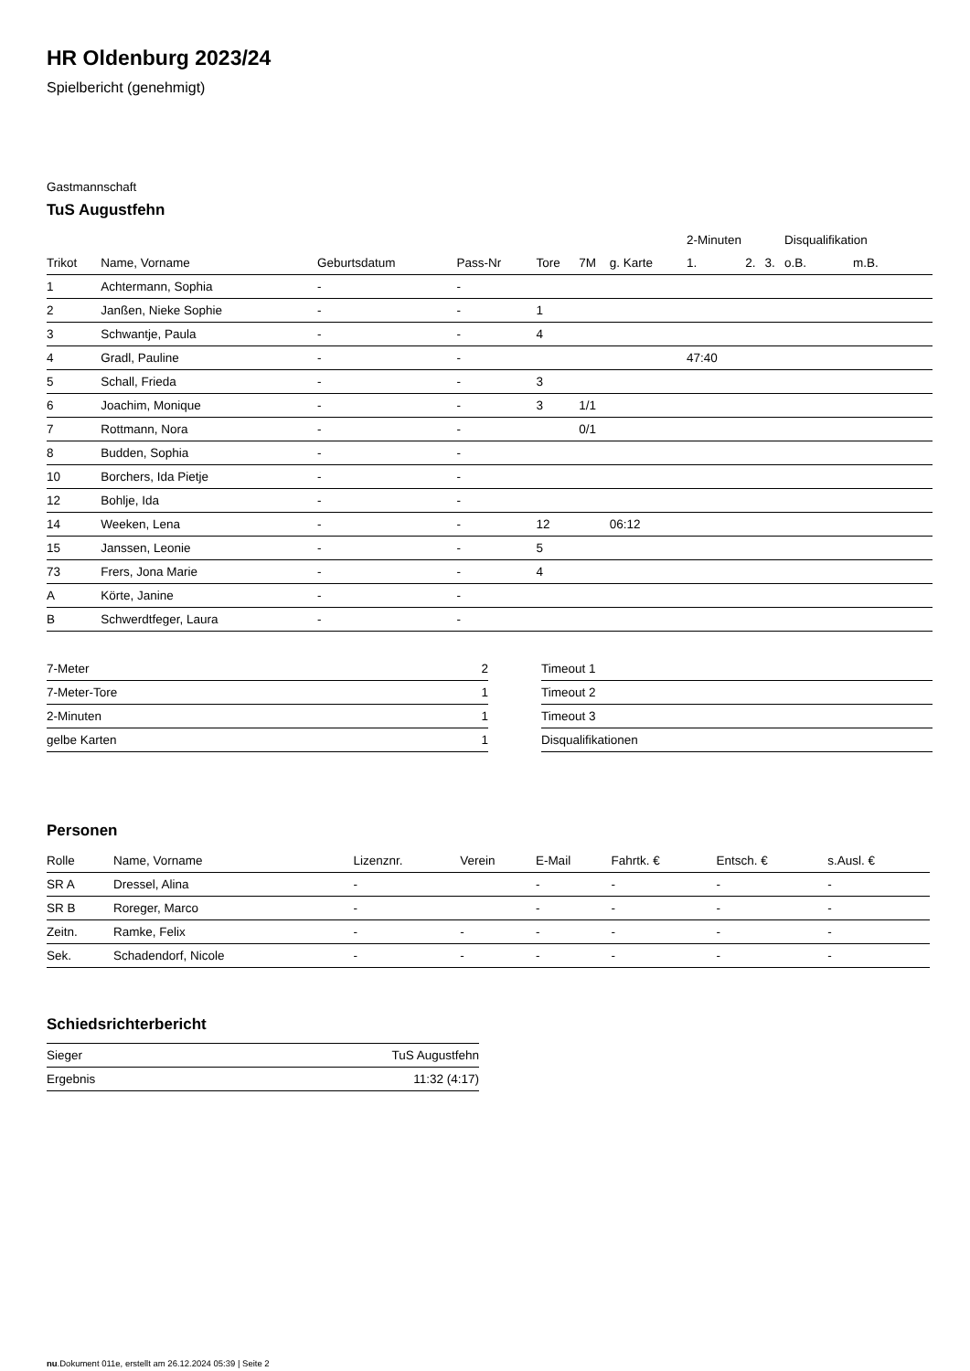HR Oldenburg 2023/24
Spielbericht (genehmigt)
Gastmannschaft
TuS Augustfehn
| | | | | | | | 2-Minuten | | | Disqualifikation | |
| --- | --- | --- | --- | --- | --- | --- | --- | --- | --- | --- | --- |
| Trikot | Name, Vorname | Geburtsdatum | Pass-Nr | Tore | 7M | g. Karte | 1. | 2. | 3. | o.B. | m.B. |
| 1 | Achtermann, Sophia | - | - | | | | | | | | |
| 2 | Janßen, Nieke Sophie | - | - | 1 | | | | | | | |
| 3 | Schwantje, Paula | - | - | 4 | | | | | | | |
| 4 | Gradl, Pauline | - | - | | | | 47:40 | | | | |
| 5 | Schall, Frieda | - | - | 3 | | | | | | | |
| 6 | Joachim, Monique | - | - | 3 | 1/1 | | | | | | |
| 7 | Rottmann, Nora | - | - | | 0/1 | | | | | | |
| 8 | Budden, Sophia | - | - | | | | | | | | |
| 10 | Borchers, Ida Pietje | - | - | | | | | | | | |
| 12 | Bohlje, Ida | - | - | | | | | | | | |
| 14 | Weeken, Lena | - | - | 12 | | 06:12 | | | | | |
| 15 | Janssen, Leonie | - | - | 5 | | | | | | | |
| 73 | Frers, Jona Marie | - | - | 4 | | | | | | | |
| A | Körte, Janine | - | - | | | | | | | | |
| B | Schwerdtfeger, Laura | - | - | | | | | | | | |
| 7-Meter | 2 |
| 7-Meter-Tore | 1 |
| 2-Minuten | 1 |
| gelbe Karten | 1 |
| Timeout 1 |
| Timeout 2 |
| Timeout 3 |
| Disqualifikationen |
Personen
| Rolle | Name, Vorname | Lizenznr. | Verein | E-Mail | Fahrtk. € | Entsch. € | s.Ausl. € |
| --- | --- | --- | --- | --- | --- | --- | --- |
| SR A | Dressel, Alina | - | | - | - | - | - |
| SR B | Roreger, Marco | - | | - | - | - | - |
| Zeitn. | Ramke, Felix | - | - | - | - | - | - |
| Sek. | Schadendorf, Nicole | - | - | - | - | - | - |
Schiedsrichterbericht
| Sieger | TuS Augustfehn |
| Ergebnis | 11:32 (4:17) |
nu.Dokument 011e, erstellt am 26.12.2024 05:39 | Seite 2